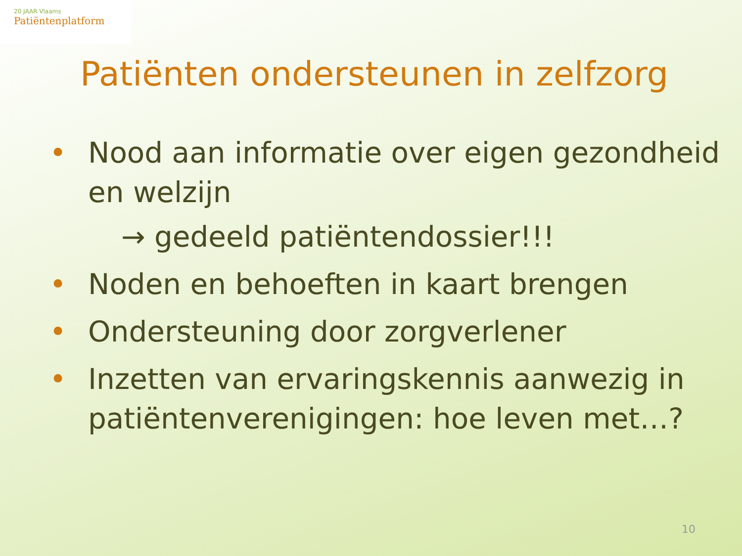20 JAAR Vlaams
Patiëntenplatform
Patiënten ondersteunen in zelfzorg
• Nood aan informatie over eigen gezondheid en welzijn
→ gedeeld patiëntendossier!!!
• Noden en behoeften in kaart brengen
• Ondersteuning door zorgverlener
• Inzetten van ervaringskennis aanwezig in patiëntenverenigingen: hoe leven met…?
10